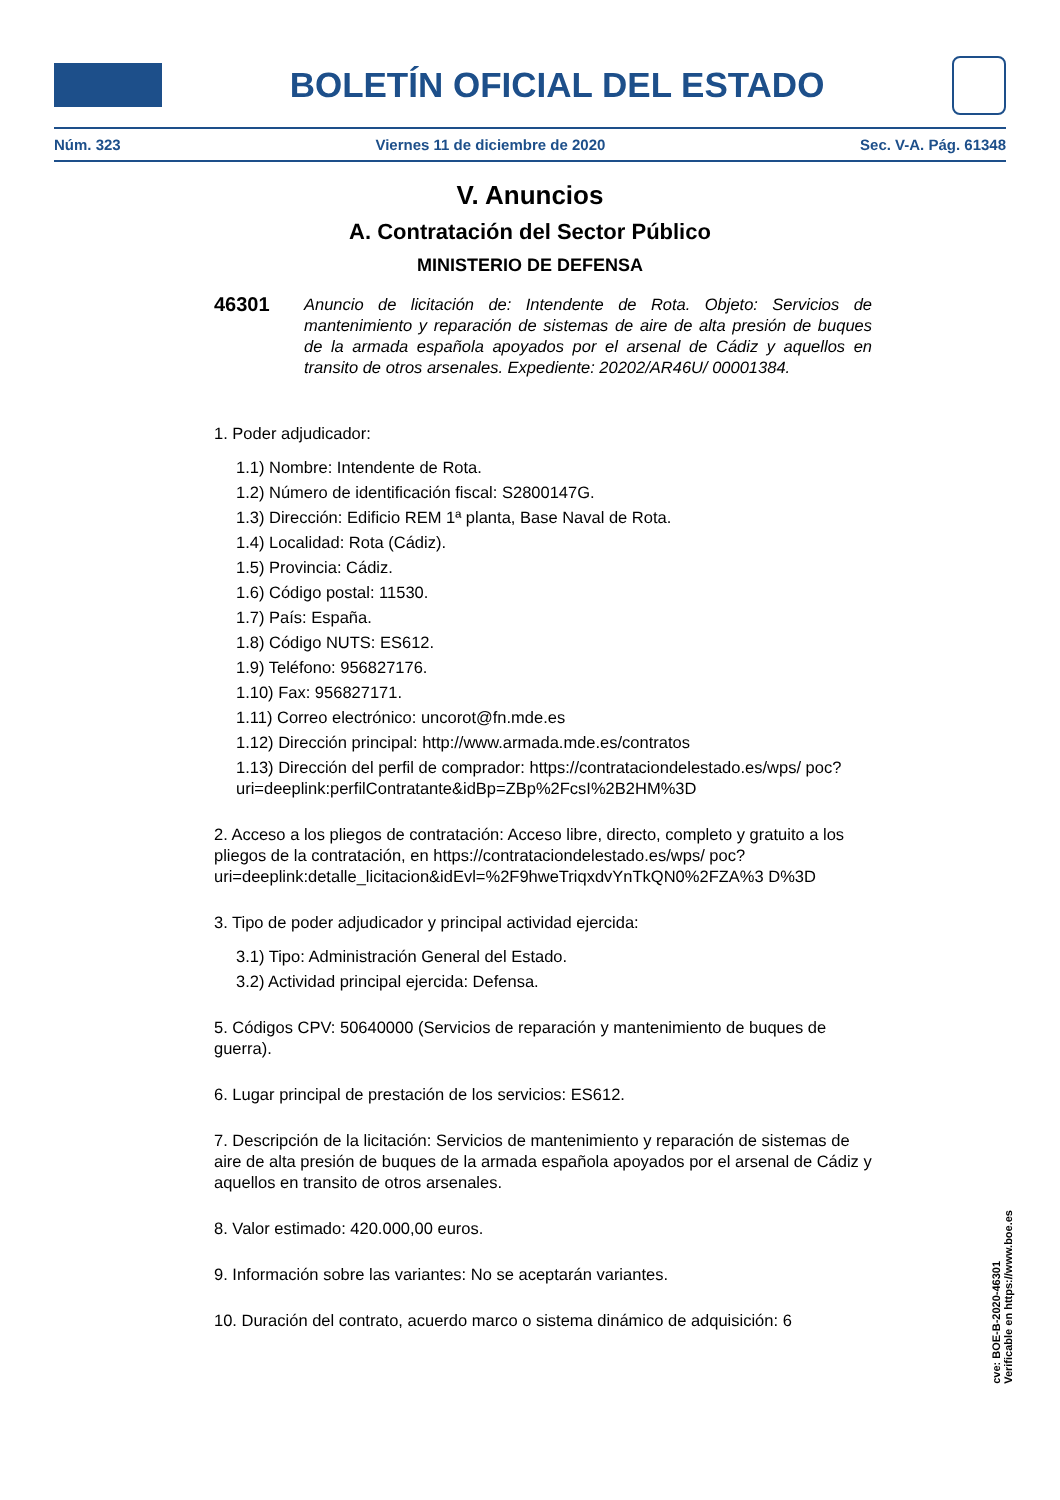BOLETÍN OFICIAL DEL ESTADO
Núm. 323 Viernes 11 de diciembre de 2020 Sec. V-A. Pág. 61348
V. Anuncios
A. Contratación del Sector Público
MINISTERIO DE DEFENSA
46301 Anuncio de licitación de: Intendente de Rota. Objeto: Servicios de mantenimiento y reparación de sistemas de aire de alta presión de buques de la armada española apoyados por el arsenal de Cádiz y aquellos en transito de otros arsenales. Expediente: 20202/AR46U/ 00001384.
1. Poder adjudicador:
1.1) Nombre: Intendente de Rota.
1.2) Número de identificación fiscal: S2800147G.
1.3) Dirección: Edificio REM 1ª planta, Base Naval de Rota.
1.4) Localidad: Rota (Cádiz).
1.5) Provincia: Cádiz.
1.6) Código postal: 11530.
1.7) País: España.
1.8) Código NUTS: ES612.
1.9) Teléfono: 956827176.
1.10) Fax: 956827171.
1.11) Correo electrónico: uncorot@fn.mde.es
1.12) Dirección principal: http://www.armada.mde.es/contratos
1.13) Dirección del perfil de comprador: https://contrataciondelestado.es/wps/ poc?uri=deeplink:perfilContratante&idBp=ZBp%2FcsI%2B2HM%3D
2. Acceso a los pliegos de contratación: Acceso libre, directo, completo y gratuito a los pliegos de la contratación, en https://contrataciondelestado.es/wps/ poc?uri=deeplink:detalle_licitacion&idEvl=%2F9hweTriqxdvYnTkQN0%2FZA%3 D%3D
3. Tipo de poder adjudicador y principal actividad ejercida:
3.1) Tipo: Administración General del Estado.
3.2) Actividad principal ejercida: Defensa.
5. Códigos CPV: 50640000 (Servicios de reparación y mantenimiento de buques de guerra).
6. Lugar principal de prestación de los servicios: ES612.
7. Descripción de la licitación: Servicios de mantenimiento y reparación de sistemas de aire de alta presión de buques de la armada española apoyados por el arsenal de Cádiz y aquellos en transito de otros arsenales.
8. Valor estimado: 420.000,00 euros.
9. Información sobre las variantes: No se aceptarán variantes.
10. Duración del contrato, acuerdo marco o sistema dinámico de adquisición: 6
cve: BOE-B-2020-46301
Verificable en https://www.boe.es